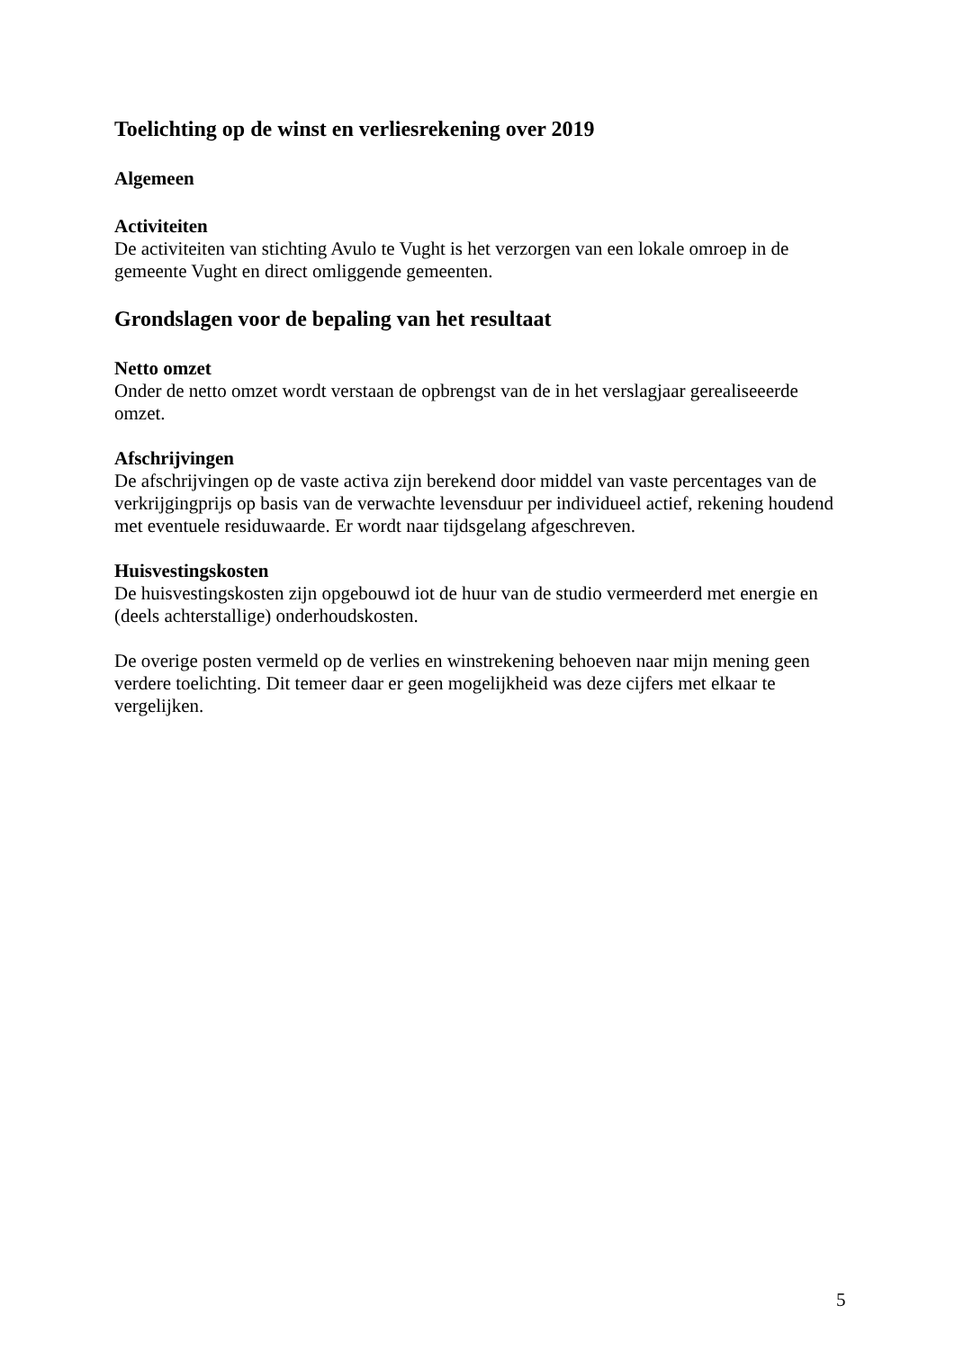Toelichting op de winst en verliesrekening over 2019
Algemeen
Activiteiten
De activiteiten van stichting Avulo te Vught is het verzorgen van een lokale omroep in de gemeente Vught en direct omliggende gemeenten.
Grondslagen voor de bepaling van het resultaat
Netto omzet
Onder de netto omzet wordt verstaan de opbrengst van de in het verslagjaar gerealiseeerde omzet.
Afschrijvingen
De afschrijvingen op de vaste activa zijn berekend door middel van vaste percentages van de verkrijgingprijs op basis van de verwachte levensduur per individueel actief, rekening houdend met eventuele residuwaarde. Er wordt naar tijdsgelang afgeschreven.
Huisvestingskosten
De huisvestingskosten zijn opgebouwd iot de huur van de studio vermeerderd met energie en (deels achterstallige) onderhoudskosten.
De overige posten vermeld op de verlies en winstrekening behoeven naar mijn mening geen verdere toelichting. Dit temeer daar er geen mogelijkheid was deze cijfers met elkaar te vergelijken.
5